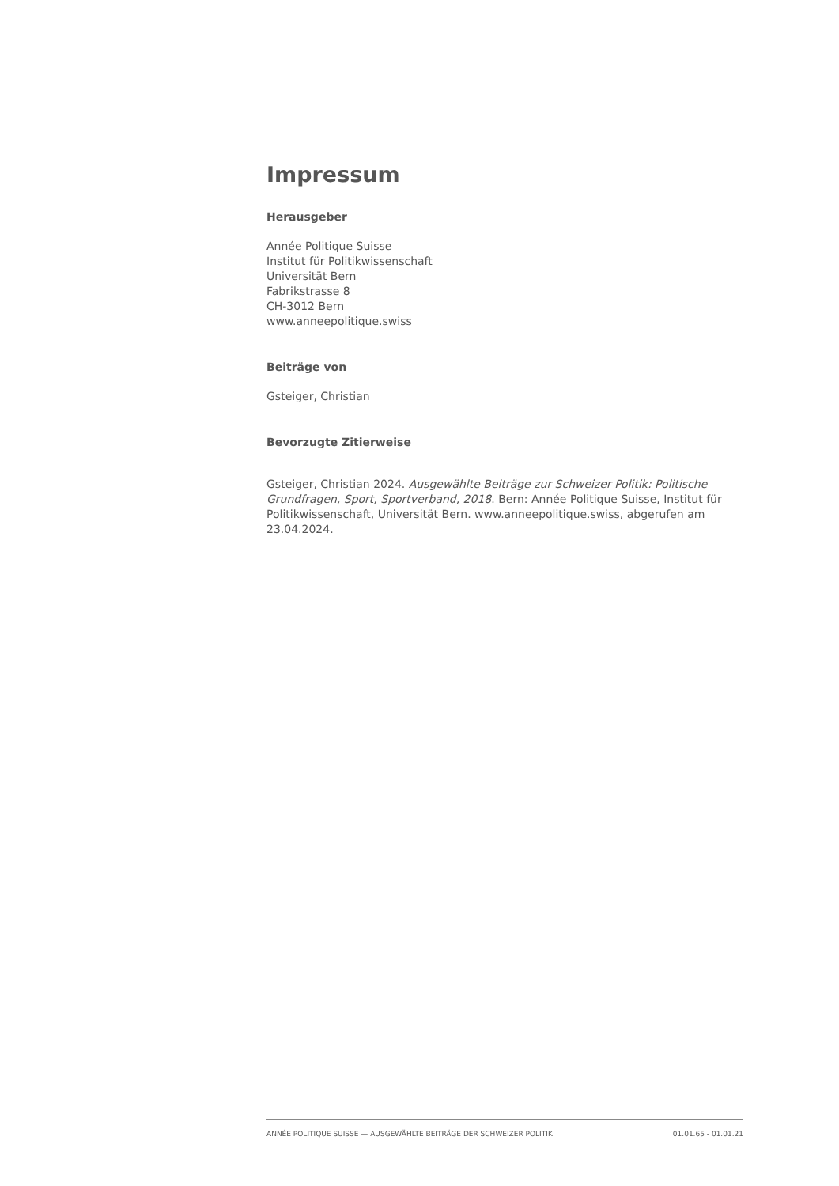Impressum
Herausgeber
Année Politique Suisse
Institut für Politikwissenschaft
Universität Bern
Fabrikstrasse 8
CH-3012 Bern
www.anneepolitique.swiss
Beiträge von
Gsteiger, Christian
Bevorzugte Zitierweise
Gsteiger, Christian 2024. Ausgewählte Beiträge zur Schweizer Politik: Politische Grundfragen, Sport, Sportverband, 2018. Bern: Année Politique Suisse, Institut für Politikwissenschaft, Universität Bern. www.anneepolitique.swiss, abgerufen am 23.04.2024.
ANNÉE POLITIQUE SUISSE — AUSGEWÄHLTE BEITRÄGE DER SCHWEIZER POLITIK 01.01.65 - 01.01.21